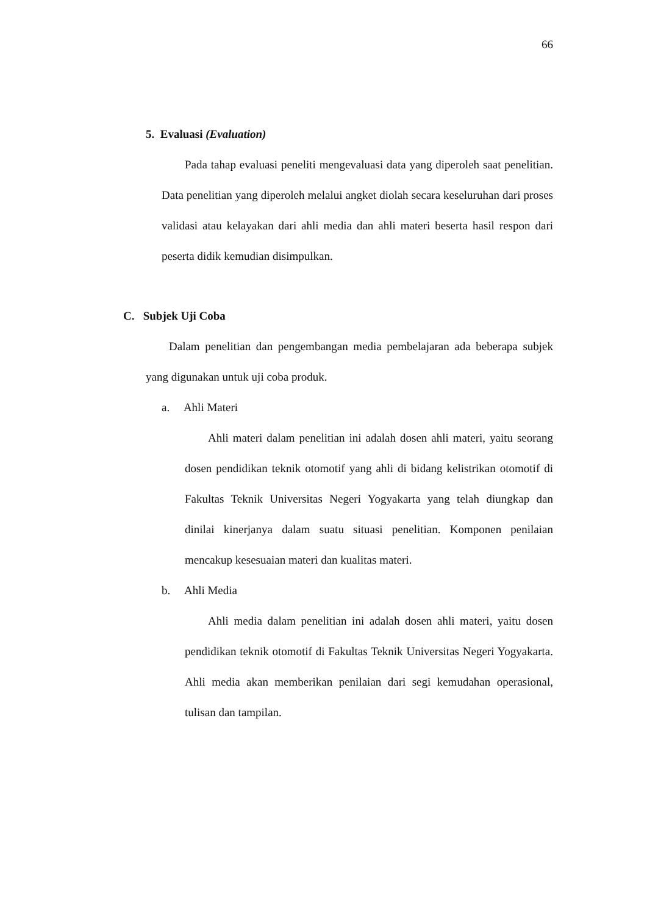66
5. Evaluasi (Evaluation)
Pada tahap evaluasi peneliti mengevaluasi data yang diperoleh saat penelitian. Data penelitian yang diperoleh melalui angket diolah secara keseluruhan dari proses validasi atau kelayakan dari ahli media dan ahli materi beserta hasil respon dari peserta didik kemudian disimpulkan.
C. Subjek Uji Coba
Dalam penelitian dan pengembangan media pembelajaran ada beberapa subjek yang digunakan untuk uji coba produk.
a. Ahli Materi
Ahli materi dalam penelitian ini adalah dosen ahli materi, yaitu seorang dosen pendidikan teknik otomotif yang ahli di bidang kelistrikan otomotif di Fakultas Teknik Universitas Negeri Yogyakarta yang telah diungkap dan dinilai kinerjanya dalam suatu situasi penelitian. Komponen penilaian mencakup kesesuaian materi dan kualitas materi.
b. Ahli Media
Ahli media dalam penelitian ini adalah dosen ahli materi, yaitu dosen pendidikan teknik otomotif di Fakultas Teknik Universitas Negeri Yogyakarta. Ahli media akan memberikan penilaian dari segi kemudahan operasional, tulisan dan tampilan.